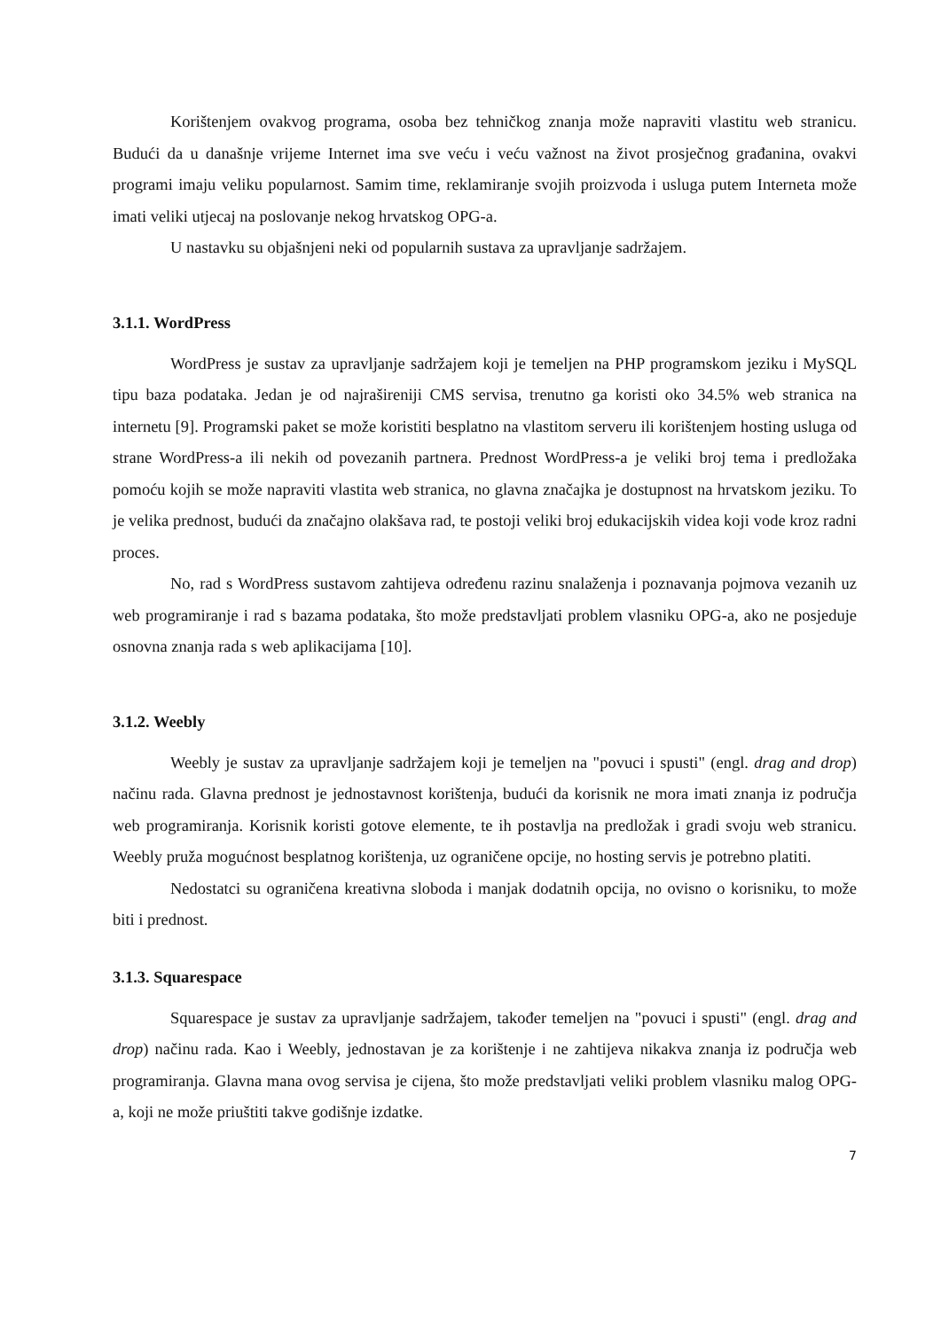Korištenjem ovakvog programa, osoba bez tehničkog znanja može napraviti vlastitu web stranicu. Budući da u današnje vrijeme Internet ima sve veću i veću važnost na život prosječnog građanina, ovakvi programi imaju veliku popularnost. Samim time, reklamiranje svojih proizvoda i usluga putem Interneta može imati veliki utjecaj na poslovanje nekog hrvatskog OPG-a.
U nastavku su objašnjeni neki od popularnih sustava za upravljanje sadržajem.
3.1.1. WordPress
WordPress je sustav za upravljanje sadržajem koji je temeljen na PHP programskom jeziku i MySQL tipu baza podataka. Jedan je od najrašireniji CMS servisa, trenutno ga koristi oko 34.5% web stranica na internetu [9]. Programski paket se može koristiti besplatno na vlastitom serveru ili korištenjem hosting usluga od strane WordPress-a ili nekih od povezanih partnera. Prednost WordPress-a je veliki broj tema i predložaka pomoću kojih se može napraviti vlastita web stranica, no glavna značajka je dostupnost na hrvatskom jeziku. To je velika prednost, budući da značajno olakšava rad, te postoji veliki broj edukacijskih videa koji vode kroz radni proces.
No, rad s WordPress sustavom zahtijeva određenu razinu snalaženja i poznavanja pojmova vezanih uz web programiranje i rad s bazama podataka, što može predstavljati problem vlasniku OPG-a, ako ne posjeduje osnovna znanja rada s web aplikacijama [10].
3.1.2. Weebly
Weebly je sustav za upravljanje sadržajem koji je temeljen na "povuci i spusti" (engl. drag and drop) načinu rada. Glavna prednost je jednostavnost korištenja, budući da korisnik ne mora imati znanja iz područja web programiranja. Korisnik koristi gotove elemente, te ih postavlja na predložak i gradi svoju web stranicu. Weebly pruža mogućnost besplatnog korištenja, uz ograničene opcije, no hosting servis je potrebno platiti.
Nedostatci su ograničena kreativna sloboda i manjak dodatnih opcija, no ovisno o korisniku, to može biti i prednost.
3.1.3. Squarespace
Squarespace je sustav za upravljanje sadržajem, također temeljen na "povuci i spusti" (engl. drag and drop) načinu rada. Kao i Weebly, jednostavan je za korištenje i ne zahtijeva nikakva znanja iz područja web programiranja. Glavna mana ovog servisa je cijena, što može predstavljati veliki problem vlasniku malog OPG-a, koji ne može priuštiti takve godišnje izdatke.
7